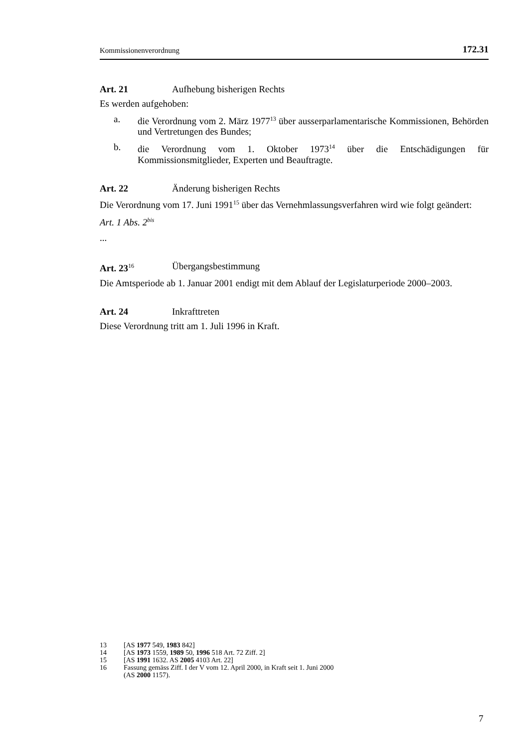Kommissionenverordnung 172.31
Art. 21 Aufhebung bisherigen Rechts
Es werden aufgehoben:
a. die Verordnung vom 2. März 1977<sup>13</sup> über ausserparlamentarische Kommissionen, Behörden und Vertretungen des Bundes;
b. die Verordnung vom 1. Oktober 1973<sup>14</sup> über die Entschädigungen für Kommissionsmitglieder, Experten und Beauftragte.
Art. 22 Änderung bisherigen Rechts
Die Verordnung vom 17. Juni 1991<sup>15</sup> über das Vernehmlassungsverfahren wird wie folgt geändert:
Art. 1 Abs. 2<sup>bis</sup>
...
Art. 23<sup>16</sup> Übergangsbestimmung
Die Amtsperiode ab 1. Januar 2001 endigt mit dem Ablauf der Legislaturperiode 2000–2003.
Art. 24 Inkrafttreten
Diese Verordnung tritt am 1. Juli 1996 in Kraft.
13 [AS 1977 549, 1983 842]
14 [AS 1973 1559, 1989 50, 1996 518 Art. 72 Ziff. 2]
15 [AS 1991 1632. AS 2005 4103 Art. 22]
16 Fassung gemäss Ziff. I der V vom 12. April 2000, in Kraft seit 1. Juni 2000
(AS 2000 1157).
7